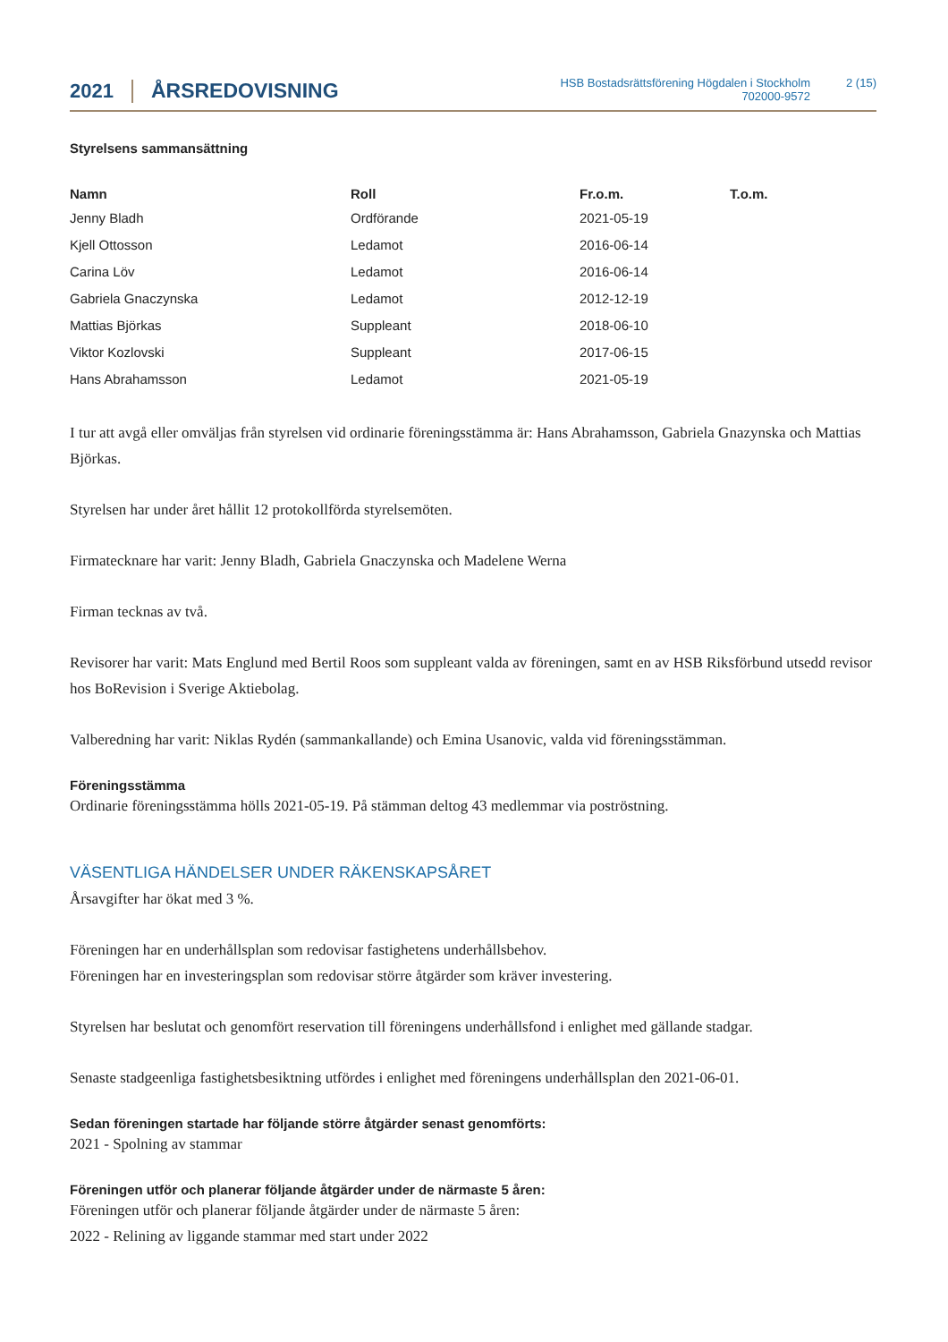2021 ÅRSREDOVISNING HSB Bostadsrättsförening Högdalen i Stockholm
702000-9572 2 (15)
Styrelsens sammansättning
| Namn | Roll | Fr.o.m. | T.o.m. |
| --- | --- | --- | --- |
| Jenny Bladh | Ordförande | 2021-05-19 | |
| Kjell Ottosson | Ledamot | 2016-06-14 | |
| Carina Löv | Ledamot | 2016-06-14 | |
| Gabriela Gnaczynska | Ledamot | 2012-12-19 | |
| Mattias Björkas | Suppleant | 2018-06-10 | |
| Viktor Kozlovski | Suppleant | 2017-06-15 | |
| Hans Abrahamsson | Ledamot | 2021-05-19 | |
I tur att avgå eller omväljas från styrelsen vid ordinarie föreningsstämma är: Hans Abrahamsson, Gabriela Gnazynska och Mattias Björkas.
Styrelsen har under året hållit 12 protokollförda styrelsemöten.
Firmatecknare har varit: Jenny Bladh, Gabriela Gnaczynska och Madelene Werna
Firman tecknas av två.
Revisorer har varit: Mats Englund med Bertil Roos som suppleant valda av föreningen, samt en av HSB Riksförbund utsedd revisor hos BoRevision i Sverige Aktiebolag.
Valberedning har varit: Niklas Rydén (sammankallande) och Emina Usanovic, valda vid föreningsstämman.
Föreningsstämma
Ordinarie föreningsstämma hölls 2021-05-19. På stämman deltog 43 medlemmar via poströstning.
VÄSENTLIGA HÄNDELSER UNDER RÄKENSKAPSÅRET
Årsavgifter har ökat med 3 %.
Föreningen har en underhållsplan som redovisar fastighetens underhållsbehov.
Föreningen har en investeringsplan som redovisar större åtgärder som kräver investering.
Styrelsen har beslutat och genomfört reservation till föreningens underhållsfond i enlighet med gällande stadgar.
Senaste stadgeenliga fastighetsbesiktning utfördes i enlighet med föreningens underhållsplan den 2021-06-01.
Sedan föreningen startade har följande större åtgärder senast genomförts:
2021 - Spolning av stammar
Föreningen utför och planerar följande åtgärder under de närmaste 5 åren:
Föreningen utför och planerar följande åtgärder under de närmaste 5 åren:
2022 - Relining av liggande stammar med start under 2022